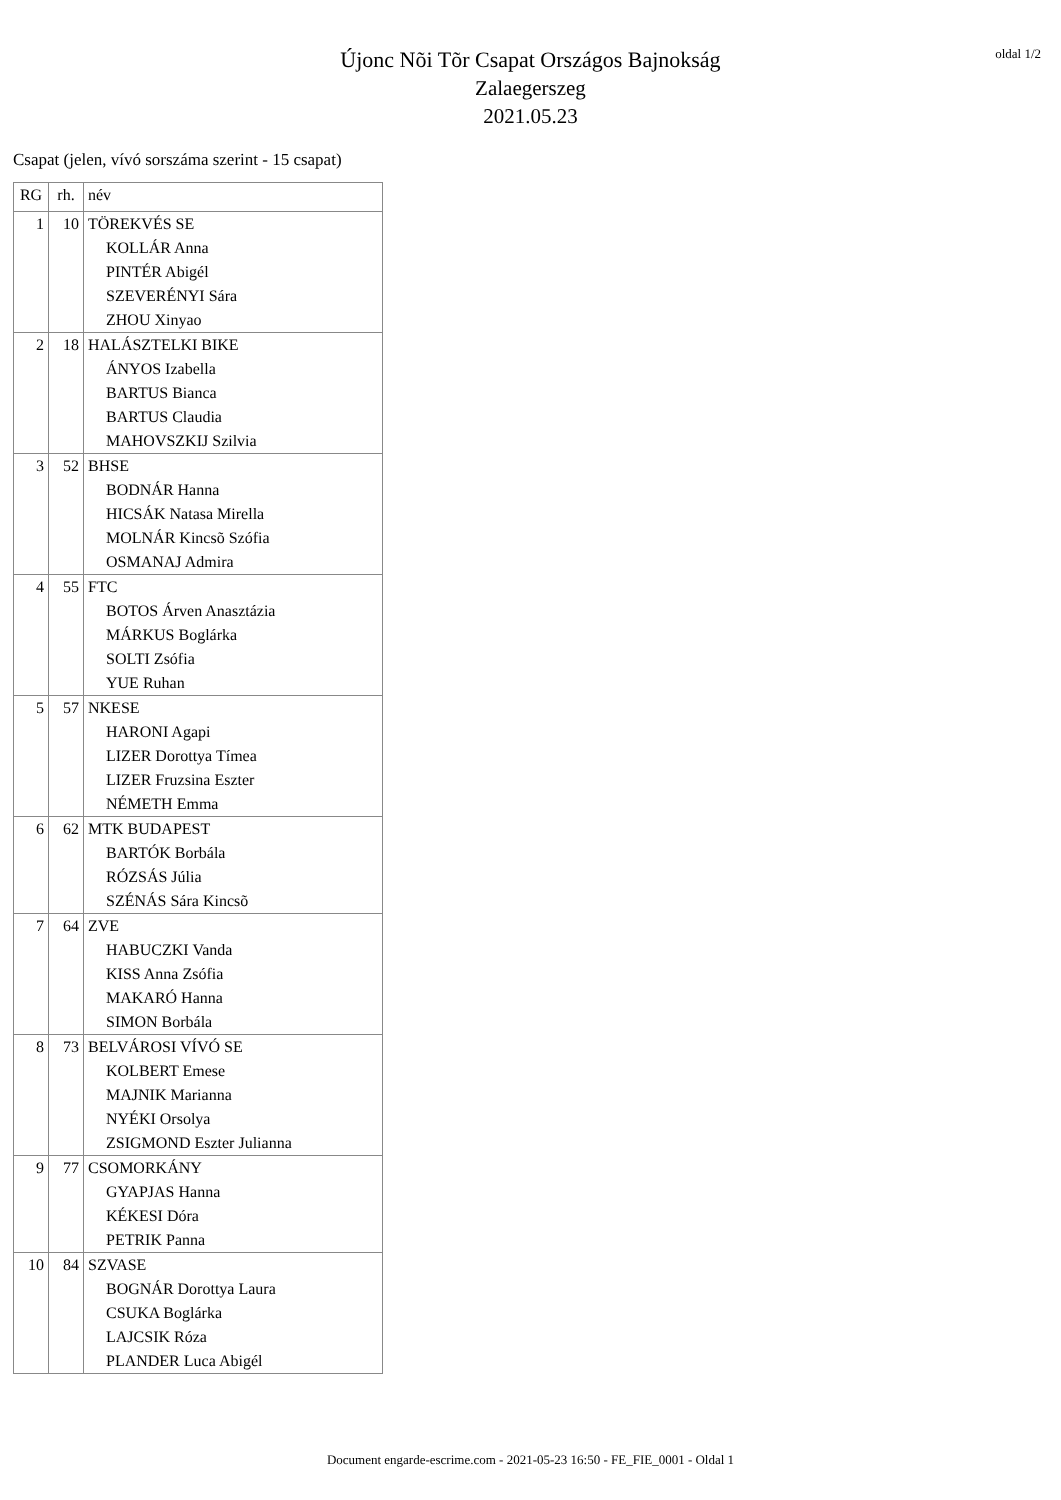oldal 1/2
Újonc Nõi Tõr Csapat Országos Bajnokság
Zalaegerszeg
2021.05.23
Csapat (jelen, vívó sorszáma szerint - 15 csapat)
| RG | rh. | név |
| --- | --- | --- |
| 1 | 10 | TÖREKVÉS SE |
| | | KOLLÁR Anna |
| | | PINTÉR Abigél |
| | | SZEVERÉNYI Sára |
| | | ZHOU Xinyao |
| 2 | 18 | HALÁSZTELKI BIKE |
| | | ÁNYOS Izabella |
| | | BARTUS Bianca |
| | | BARTUS Claudia |
| | | MAHOVSZKIJ Szilvia |
| 3 | 52 | BHSE |
| | | BODNÁR Hanna |
| | | HICSÁK Natasa Mirella |
| | | MOLNÁR Kincsõ Szófia |
| | | OSMANAJ Admira |
| 4 | 55 | FTC |
| | | BOTOS Árven Anasztázia |
| | | MÁRKUS Boglárka |
| | | SOLTI Zsófia |
| | | YUE Ruhan |
| 5 | 57 | NKESE |
| | | HARONI Agapi |
| | | LIZER Dorottya Tímea |
| | | LIZER Fruzsina Eszter |
| | | NÉMETH Emma |
| 6 | 62 | MTK BUDAPEST |
| | | BARTÓK Borbála |
| | | RÓZSÁS Júlia |
| | | SZÉNÁS Sára Kincsõ |
| 7 | 64 | ZVE |
| | | HABUCZKI Vanda |
| | | KISS Anna Zsófia |
| | | MAKARÓ Hanna |
| | | SIMON Borbála |
| 8 | 73 | BELVÁROSI VÍVÓ SE |
| | | KOLBERT Emese |
| | | MAJNIK Marianna |
| | | NYÉKI Orsolya |
| | | ZSIGMOND Eszter Julianna |
| 9 | 77 | CSOMORKÁNY |
| | | GYAPJAS Hanna |
| | | KÉKESI Dóra |
| | | PETRIK Panna |
| 10 | 84 | SZVASE |
| | | BOGNÁR Dorottya Laura |
| | | CSUKA Boglárka |
| | | LAJCSIK Róza |
| | | PLANDER Luca Abigél |
Document engarde-escrime.com - 2021-05-23 16:50 - FE_FIE_0001 - Oldal 1